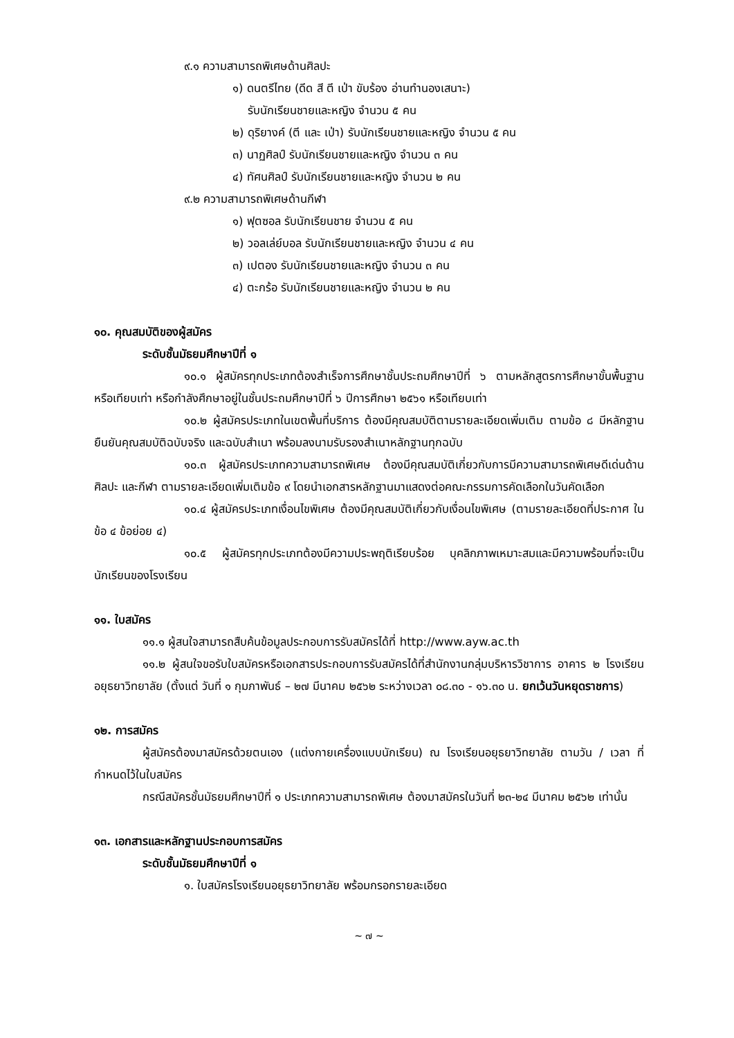๙.๑ ความสามารถพิเศษด้านศิลปะ
๑) ดนตรีไทย (ดีด สี ตี เป่า ขับร้อง อ่านทำนองเสนาะ)
รับนักเรียนชายและหญิง จำนวน ๕ คน
๒) ดุริยางค์ (ตี และ เป่า) รับนักเรียนชายและหญิง จำนวน ๕ คน
๓) นาฏศิลป์ รับนักเรียนชายและหญิง จำนวน ๓ คน
๔) ทัศนศิลป์ รับนักเรียนชายและหญิง จำนวน ๒ คน
๙.๒ ความสามารถพิเศษด้านกีฬา
๑) ฟุตซอล รับนักเรียนชาย จำนวน ๕ คน
๒) วอลเล่ย์บอล รับนักเรียนชายและหญิง จำนวน ๔ คน
๓) เปตอง รับนักเรียนชายและหญิง จำนวน ๓ คน
๔) ตะกร้อ รับนักเรียนชายและหญิง จำนวน ๒ คน
๑๐. คุณสมบัติของผู้สมัคร
ระดับชั้นมัธยมศึกษาปีที่ ๑
๑๐.๑ ผู้สมัครทุกประเภทต้องสำเร็จการศึกษาชั้นประถมศึกษาปีที่ ๖ ตามหลักสูตรการศึกษาขั้นพื้นฐานหรือเทียบเท่า หรือกำลังศึกษาอยู่ในชั้นประถมศึกษาปีที่ ๖ ปีการศึกษา ๒๕๖๑ หรือเทียบเท่า
๑๐.๒ ผู้สมัครประเภทในเขตพื้นที่บริการ ต้องมีคุณสมบัติตามรายละเอียดเพิ่มเติม ตามข้อ ๘ มีหลักฐานยืนยันคุณสมบัติฉบับจริง และฉบับสำเนา พร้อมลงนามรับรองสำเนาหลักฐานทุกฉบับ
๑๐.๓ ผู้สมัครประเภทความสามารถพิเศษ ต้องมีคุณสมบัติเกี่ยวกับการมีความสามารถพิเศษดีเด่นด้านศิลปะ และกีฬา ตามรายละเอียดเพิ่มเติมข้อ ๙ โดยนำเอกสารหลักฐานมาแสดงต่อคณะกรรมการคัดเลือกในวันคัดเลือก
๑๐.๔ ผู้สมัครประเภทเงื่อนไขพิเศษ ต้องมีคุณสมบัติเกี่ยวกับเงื่อนไขพิเศษ (ตามรายละเอียดที่ประกาศ ในข้อ ๔ ข้อย่อย ๔)
๑๐.๕ ผู้สมัครทุกประเภทต้องมีความประพฤติเรียบร้อย บุคลิกภาพเหมาะสมและมีความพร้อมที่จะเป็นนักเรียนของโรงเรียน
๑๑. ใบสมัคร
๑๑.๑ ผู้สนใจสามารถสืบค้นข้อมูลประกอบการรับสมัครได้ที่ http://www.ayw.ac.th
๑๑.๒ ผู้สนใจขอรับใบสมัครหรือเอกสารประกอบการรับสมัครได้ที่สำนักงานกลุ่มบริหารวิชาการ อาคาร ๒ โรงเรียนอยุธยาวิทยาลัย (ตั้งแต่ วันที่ ๑ กุมภาพันธ์ – ๒๗ มีนาคม ๒๕๖๒ ระหว่างเวลา ๐๘.๓๐ - ๑๖.๓๐ น. ยกเว้นวันหยุดราชการ)
๑๒. การสมัคร
ผู้สมัครต้องมาสมัครด้วยตนเอง (แต่งกายเครื่องแบบนักเรียน) ณ โรงเรียนอยุธยาวิทยาลัย ตามวัน / เวลา ที่กำหนดไว้ในใบสมัคร
กรณีสมัครชั้นมัธยมศึกษาปีที่ ๑ ประเภทความสามารถพิเศษ ต้องมาสมัครในวันที่ ๒๓-๒๔ มีนาคม ๒๕๖๒ เท่านั้น
๑๓. เอกสารและหลักฐานประกอบการสมัคร
ระดับชั้นมัธยมศึกษาปีที่ ๑
๑. ใบสมัครโรงเรียนอยุธยาวิทยาลัย พร้อมกรอกรายละเอียด
~ ๗ ~